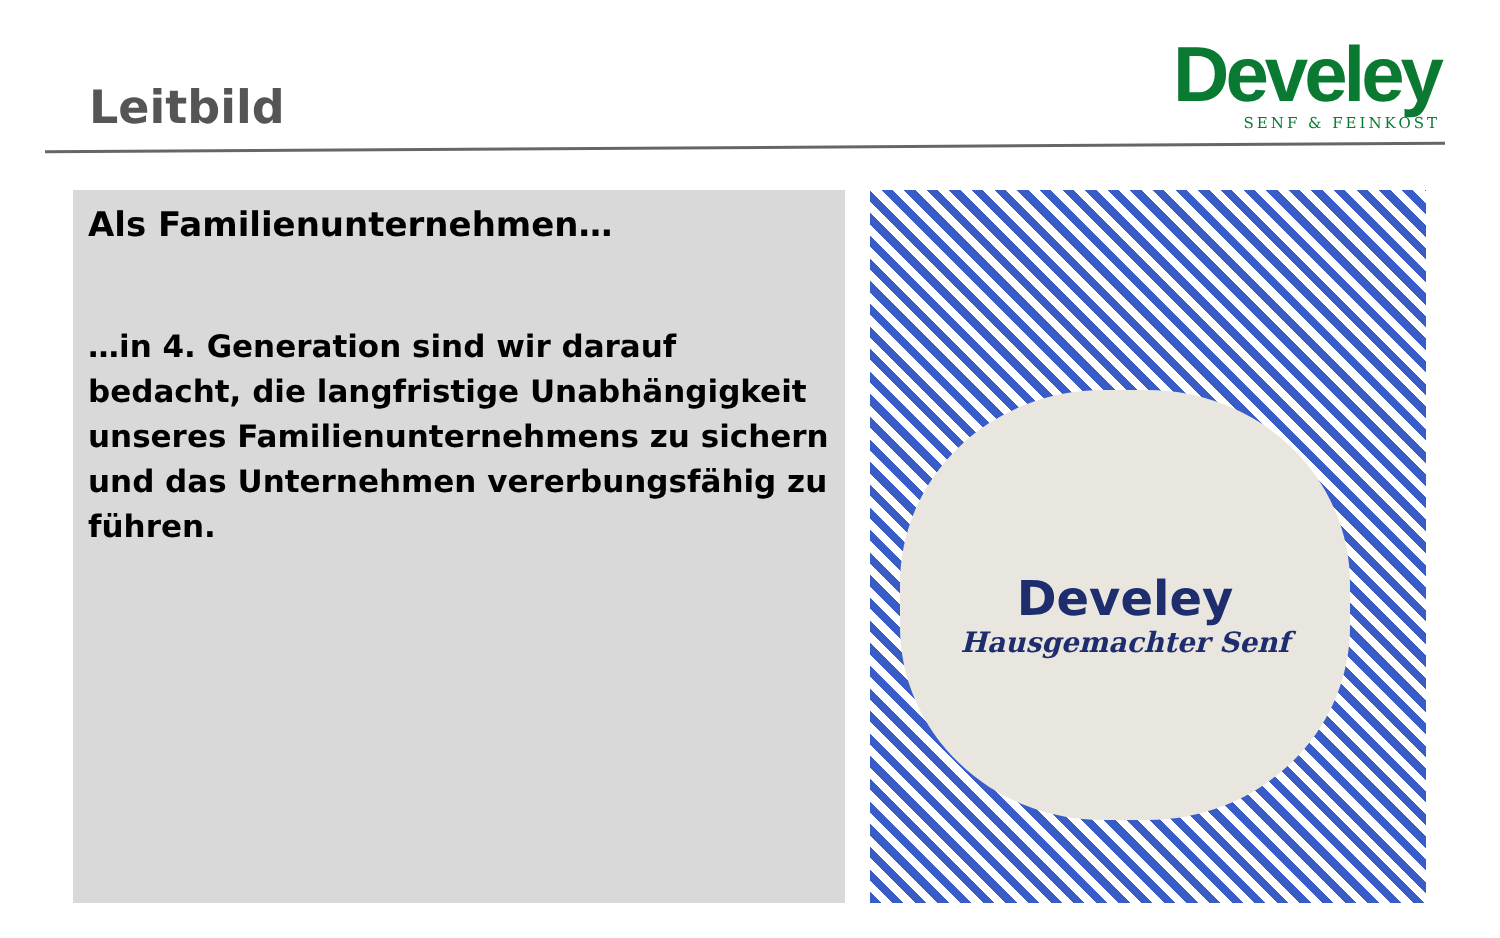Leitbild
Develey
SENF & FEINKOST
Als Familienunternehmen…
…in 4. Generation sind wir darauf bedacht, die langfristige Unabhängigkeit unseres Familienunternehmens zu sichern und das Unternehmen vererbungsfähig zu führen.
Develey
Hausgemachter Senf